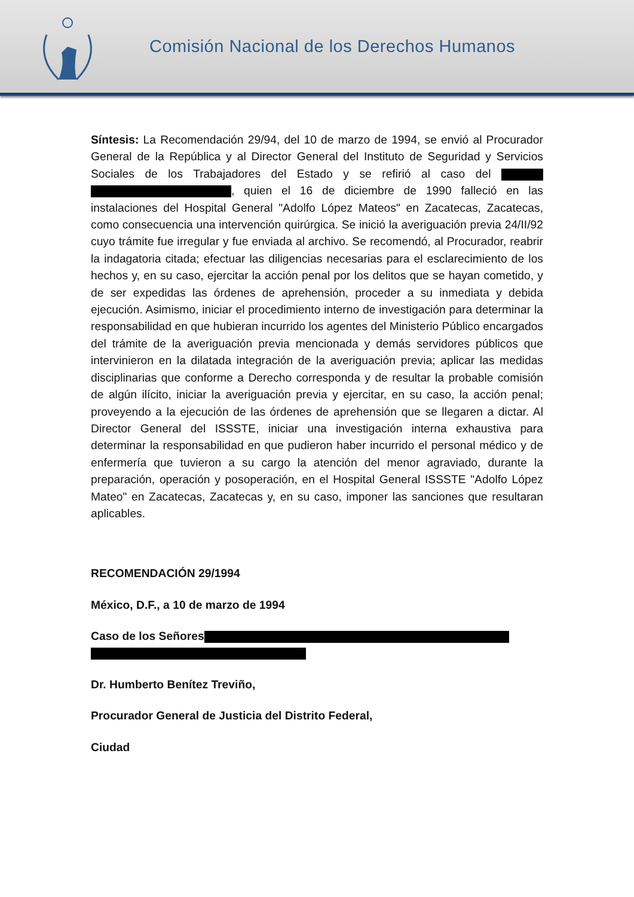Comisión Nacional de los Derechos Humanos
Síntesis: La Recomendación 29/94, del 10 de marzo de 1994, se envió al Procurador General de la República y al Director General del Instituto de Seguridad y Servicios Sociales de los Trabajadores del Estado y se refirió al caso del , quien el 16 de diciembre de 1990 falleció en las instalaciones del Hospital General "Adolfo López Mateos" en Zacatecas, Zacatecas, como consecuencia una intervención quirúrgica. Se inició la averiguación previa 24/II/92 cuyo trámite fue irregular y fue enviada al archivo. Se recomendó, al Procurador, reabrir la indagatoria citada; efectuar las diligencias necesarias para el esclarecimiento de los hechos y, en su caso, ejercitar la acción penal por los delitos que se hayan cometido, y de ser expedidas las órdenes de aprehensión, proceder a su inmediata y debida ejecución. Asimismo, iniciar el procedimiento interno de investigación para determinar la responsabilidad en que hubieran incurrido los agentes del Ministerio Público encargados del trámite de la averiguación previa mencionada y demás servidores públicos que intervinieron en la dilatada integración de la averiguación previa; aplicar las medidas disciplinarias que conforme a Derecho corresponda y de resultar la probable comisión de algún ilícito, iniciar la averiguación previa y ejercitar, en su caso, la acción penal; proveyendo a la ejecución de las órdenes de aprehensión que se llegaren a dictar. Al Director General del ISSSTE, iniciar una investigación interna exhaustiva para determinar la responsabilidad en que pudieron haber incurrido el personal médico y de enfermería que tuvieron a su cargo la atención del menor agraviado, durante la preparación, operación y posoperación, en el Hospital General ISSSTE "Adolfo López Mateo" en Zacatecas, Zacatecas y, en su caso, imponer las sanciones que resultaran aplicables.
RECOMENDACIÓN 29/1994
México, D.F., a 10 de marzo de 1994
Caso de los Señores
Dr. Humberto Benítez Treviño,
Procurador General de Justicia del Distrito Federal,
Ciudad